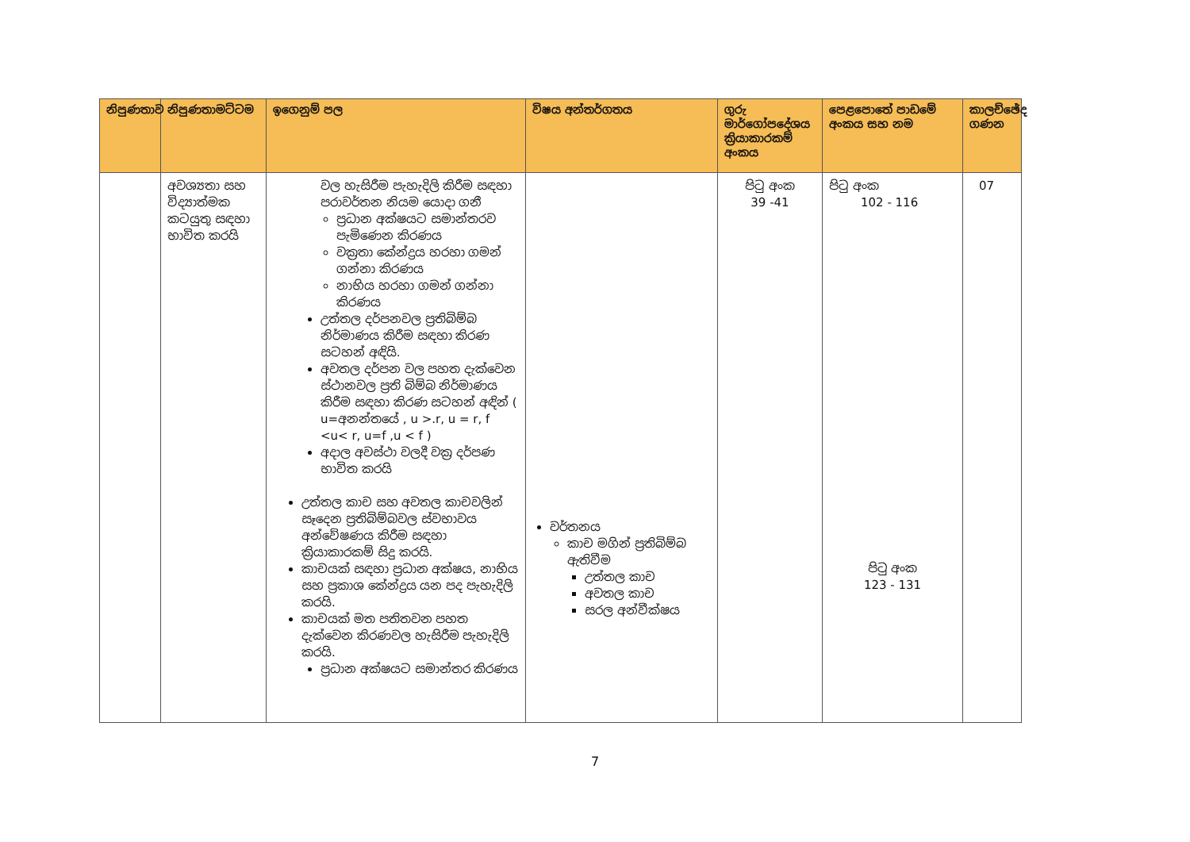| නිපුණතාව | නිපුණතාමට්ටම | ඉගෙනුම් පල | විෂය අන්තර්ගතය | ගුරු මාර්ගෝපදේශය ක්‍රියාකාරකම් අංකය | පෙළපොතේ පාඩමේ අංකය සහ නම | කාලච්ඡේද ගණන |
| --- | --- | --- | --- | --- | --- | --- |
| | අවශ්‍යතා සහ විද්‍යාත්මක කටයුතු සඳහා භාවිත කරයි | වල හැසිරීම පැහැදිලි කිරීම සඳහා පරාවර්තන නියම යොදා ගනී ප්‍රධාන අක්ෂයට සමාන්තරව පැමිණෙන කිරණය වක්‍රතා කේන්ද්‍රය හරහා ගමන් ගන්නා කිරණය නාභිය හරහා ගමන් ගන්නා කිරණය උත්තල දර්පනවල ප්‍රතිබිම්බ නිර්මාණය කිරීම සඳහා කිරණ සටහන් අඳියි. අවතල දර්පන වල පහත දැක්වෙන ස්ථානවල ප්‍රති බිම්බ නිර්මාණය කිරීම සඳහා කිරණ සටහන් අඳින් ( u=අනන්තයේ , u >.r, u = r, f <u< r, u=f ,u < f ) අදාල අවස්ථා වලදී වක්‍ර දර්පණ භාවිත කරයි උත්තල කාච සහ අවතල කාචවලින් සෑදෙන ප්‍රතිබිම්බවල ස්වභාවය අන්වේෂණය කිරීම සඳහා ක්‍රියාකාරකම් සිදු කරයි. කාචයක් සඳහා ප්‍රධාන අක්ෂය, නාභිය සහ ප්‍රකාශ කේන්ද්‍රය යන පද පැහැදිලි කරයි. කාචයක් මත පතිතවන පහත දැක්වෙන කිරණවල හැසිරීම පැහැදිලි කරයි. ප්‍රධාන අක්ෂයට සමාන්තර කිරණය | වර්තනය කාච මගින් ප්‍රතිබිම්බ ඇතිවීම උත්තල කාච අවතල කාච සරල අන්වීක්ෂය | පිටු අංක 39 -41 | පිටු අංක 102 - 116 පිටු අංක 123 - 131 | 07 |
7